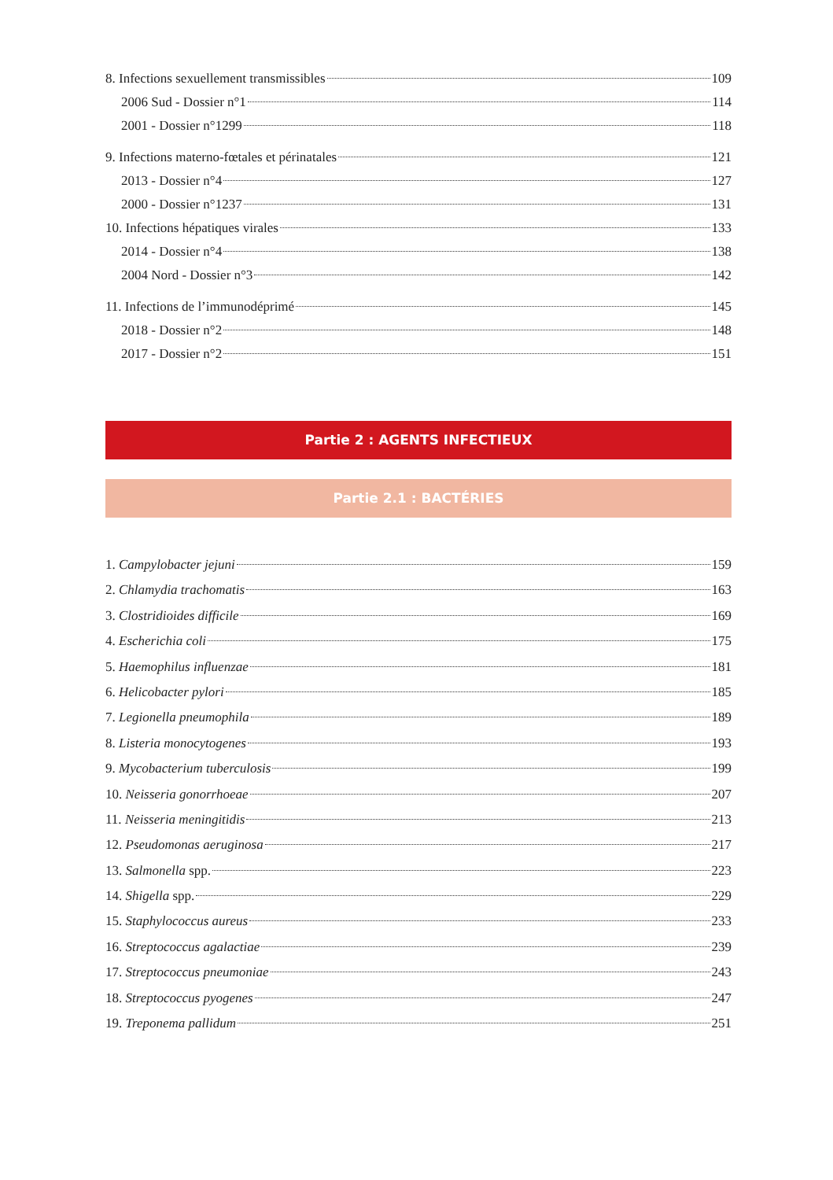8. Infections sexuellement transmissibles 109
2006 Sud - Dossier n°1 114
2001 - Dossier n°1299 118
9. Infections materno-fœtales et périnatales 121
2013 - Dossier n°4 127
2000 - Dossier n°1237 131
10. Infections hépatiques virales 133
2014 - Dossier n°4 138
2004 Nord - Dossier n°3 142
11. Infections de l’immunodéprimé 145
2018 - Dossier n°2 148
2017 - Dossier n°2 151
Partie 2 : AGENTS INFECTIEUX
Partie 2.1 : BACTÉRIES
1. Campylobacter jejuni 159
2. Chlamydia trachomatis 163
3. Clostridioides difficile 169
4. Escherichia coli 175
5. Haemophilus influenzae 181
6. Helicobacter pylori 185
7. Legionella pneumophila 189
8. Listeria monocytogenes 193
9. Mycobacterium tuberculosis 199
10. Neisseria gonorrhoeae 207
11. Neisseria meningitidis 213
12. Pseudomonas aeruginosa 217
13. Salmonella spp. 223
14. Shigella spp. 229
15. Staphylococcus aureus 233
16. Streptococcus agalactiae 239
17. Streptococcus pneumoniae 243
18. Streptococcus pyogenes 247
19. Treponema pallidum 251